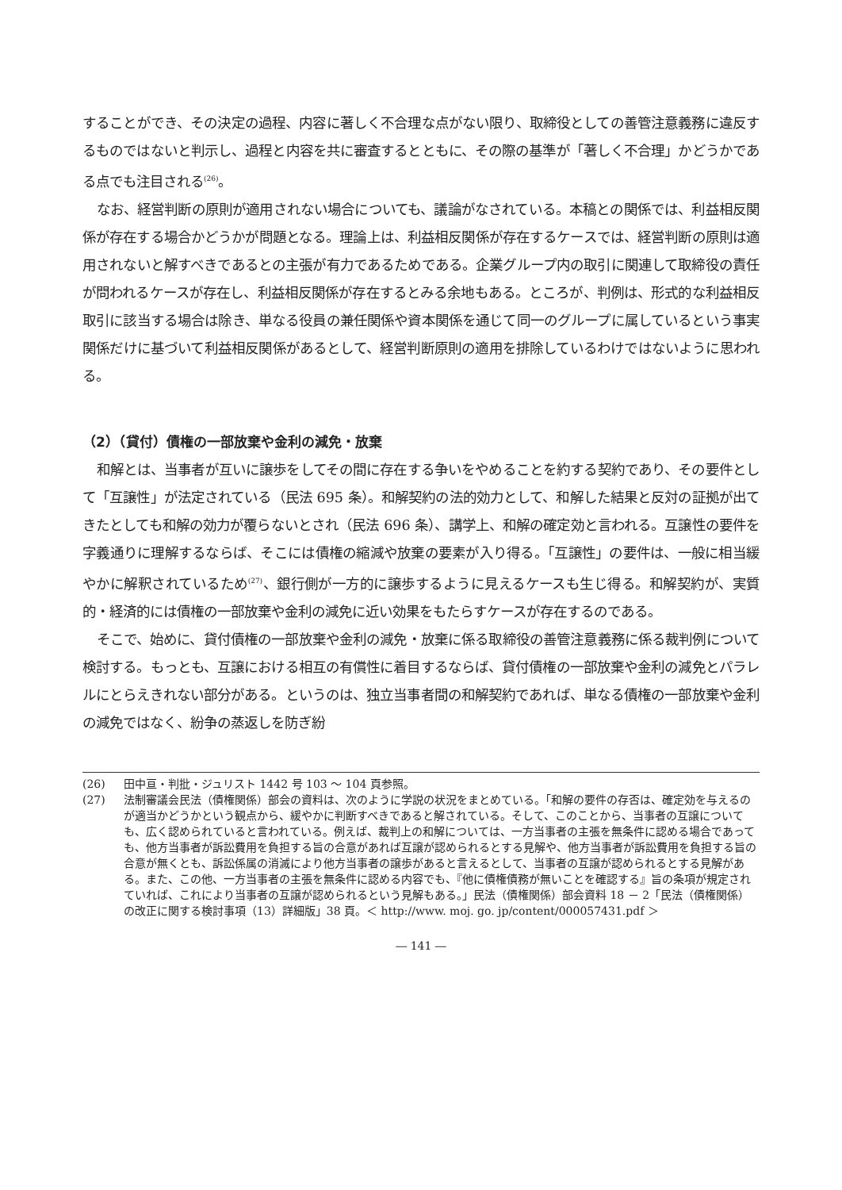することができ、その決定の過程、内容に著しく不合理な点がない限り、取締役としての善管注意義務に違反するものではないと判示し、過程と内容を共に審査するとともに、その際の基準が「著しく不合理」かどうかである点でも注目される<sup>(26)</sup>。
なお、経営判断の原則が適用されない場合についても、議論がなされている。本稿との関係では、利益相反関係が存在する場合かどうかが問題となる。理論上は、利益相反関係が存在するケースでは、経営判断の原則は適用されないと解すべきであるとの主張が有力であるためである。企業グループ内の取引に関連して取締役の責任が問われるケースが存在し、利益相反関係が存在するとみる余地もある。ところが、判例は、形式的な利益相反取引に該当する場合は除き、単なる役員の兼任関係や資本関係を通じて同一のグループに属しているという事実関係だけに基づいて利益相反関係があるとして、経営判断原則の適用を排除しているわけではないように思われる。
（2）（貸付）債権の一部放棄や金利の減免・放棄
和解とは、当事者が互いに譲歩をしてその間に存在する争いをやめることを約する契約であり、その要件として「互譲性」が法定されている（民法 695 条）。和解契約の法的効力として、和解した結果と反対の証拠が出てきたとしても和解の効力が覆らないとされ（民法 696 条）、講学上、和解の確定効と言われる。互譲性の要件を字義通りに理解するならば、そこには債権の縮減や放棄の要素が入り得る。「互譲性」の要件は、一般に相当緩やかに解釈されているため<sup>(27)</sup>、銀行側が一方的に譲歩するように見えるケースも生じ得る。和解契約が、実質的・経済的には債権の一部放棄や金利の減免に近い効果をもたらすケースが存在するのである。
そこで、始めに、貸付債権の一部放棄や金利の減免・放棄に係る取締役の善管注意義務に係る裁判例について検討する。もっとも、互譲における相互の有償性に着目するならば、貸付債権の一部放棄や金利の減免とパラレルにとらえきれない部分がある。というのは、独立当事者間の和解契約であれば、単なる債権の一部放棄や金利の減免ではなく、紛争の蒸返しを防ぎ紛
(26) 田中亘・判批・ジュリスト 1442 号 103 ～ 104 頁参照。
(27) 法制審議会民法（債権関係）部会の資料は、次のように学説の状況をまとめている。「和解の要件の存否は、確定効を与えるのが適当かどうかという観点から、緩やかに判断すべきであると解されている。そして、このことから、当事者の互譲についても、広く認められていると言われている。例えば、裁判上の和解については、一方当事者の主張を無条件に認める場合であっても、他方当事者が訴訟費用を負担する旨の合意があれば互譲が認められるとする見解や、他方当事者が訴訟費用を負担する旨の合意が無くとも、訴訟係属の消滅により他方当事者の譲歩があると言えるとして、当事者の互譲が認められるとする見解がある。また、この他、一方当事者の主張を無条件に認める内容でも、『他に債権債務が無いことを確認する』旨の条項が規定されていれば、これにより当事者の互譲が認められるという見解もある。」民法（債権関係）部会資料 18 － 2「民法（債権関係）の改正に関する検討事項（13）詳細版」38 頁。＜ http://www. moj. go. jp/content/000057431.pdf ＞
― 141 ―